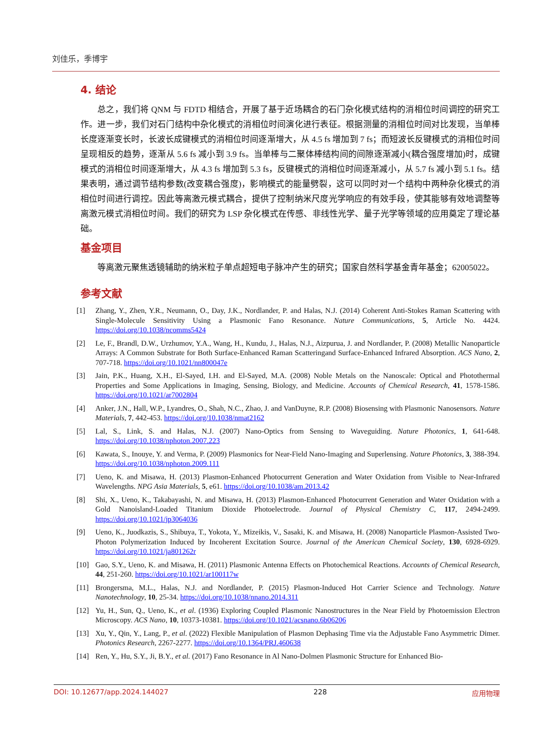刘佳乐，季博宇
4. 结论
总之，我们将 QNM 与 FDTD 相结合，开展了基于近场耦合的石门杂化模式结构的消相位时间调控的研究工作。进一步，我们对石门结构中杂化模式的消相位时间演化进行表征。根据测量的消相位时间对比发现，当单棒长度逐渐变长时，长波长成键模式的消相位时间逐渐增大，从 4.5 fs 增加到 7 fs；而短波长反键模式的消相位时间呈现相反的趋势，逐渐从 5.6 fs 减小到 3.9 fs。当单棒与二聚体棒结构间的间隙逐渐减小(耦合强度增加)时，成键模式的消相位时间逐渐增大，从 4.3 fs 增加到 5.3 fs，反键模式的消相位时间逐渐减小，从 5.7 fs 减小到 5.1 fs。结果表明，通过调节结构参数(改变耦合强度)，影响模式的能量劈裂，这可以同时对一个结构中两种杂化模式的消相位时间进行调控。因此等离激元模式耦合，提供了控制纳米尺度光学响应的有效手段，使其能够有效地调整等离激元模式消相位时间。我们的研究为 LSP 杂化模式在传感、非线性光学、量子光学等领域的应用奠定了理论基础。
基金项目
等离激元聚焦透镜辅助的纳米粒子单点超短电子脉冲产生的研究；国家自然科学基金青年基金；62005022。
参考文献
[1] Zhang, Y., Zhen, Y.R., Neumann, O., Day, J.K., Nordlander, P. and Halas, N.J. (2014) Coherent Anti-Stokes Raman Scattering with Single-Molecule Sensitivity Using a Plasmonic Fano Resonance. Nature Communications, 5, Article No. 4424. https://doi.org/10.1038/ncomms5424
[2] Le, F., Brandl, D.W., Urzhumov, Y.A., Wang, H., Kundu, J., Halas, N.J., Aizpurua, J. and Nordlander, P. (2008) Metallic Nanoparticle Arrays: A Common Substrate for Both Surface-Enhanced Raman Scatteringand Surface-Enhanced Infrared Absorption. ACS Nano, 2, 707-718. https://doi.org/10.1021/nn800047e
[3] Jain, P.K., Huang, X.H., El-Sayed, I.H. and El-Sayed, M.A. (2008) Noble Metals on the Nanoscale: Optical and Photothermal Properties and Some Applications in Imaging, Sensing, Biology, and Medicine. Accounts of Chemical Research, 41, 1578-1586. https://doi.org/10.1021/ar7002804
[4] Anker, J.N., Hall, W.P., Lyandres, O., Shah, N.C., Zhao, J. and VanDuyne, R.P. (2008) Biosensing with Plasmonic Nanosensors. Nature Materials, 7, 442-453. https://doi.org/10.1038/nmat2162
[5] Lal, S., Link, S. and Halas, N.J. (2007) Nano-Optics from Sensing to Waveguiding. Nature Photonics, 1, 641-648. https://doi.org/10.1038/nphoton.2007.223
[6] Kawata, S., Inouye, Y. and Verma, P. (2009) Plasmonics for Near-Field Nano-Imaging and Superlensing. Nature Photonics, 3, 388-394. https://doi.org/10.1038/nphoton.2009.111
[7] Ueno, K. and Misawa, H. (2013) Plasmon-Enhanced Photocurrent Generation and Water Oxidation from Visible to Near-Infrared Wavelengths. NPG Asia Materials, 5, e61. https://doi.org/10.1038/am.2013.42
[8] Shi, X., Ueno, K., Takabayashi, N. and Misawa, H. (2013) Plasmon-Enhanced Photocurrent Generation and Water Oxidation with a Gold Nanoisland-Loaded Titanium Dioxide Photoelectrode. Journal of Physical Chemistry C, 117, 2494-2499. https://doi.org/10.1021/jp3064036
[9] Ueno, K., Juodkazis, S., Shibuya, T., Yokota, Y., Mizeikis, V., Sasaki, K. and Misawa, H. (2008) Nanoparticle Plasmon-Assisted Two-Photon Polymerization Induced by Incoherent Excitation Source. Journal of the American Chemical Society, 130, 6928-6929. https://doi.org/10.1021/ja801262r
[10] Gao, S.Y., Ueno, K. and Misawa, H. (2011) Plasmonic Antenna Effects on Photochemical Reactions. Accounts of Chemical Research, 44, 251-260. https://doi.org/10.1021/ar100117w
[11] Brongersma, M.L., Halas, N.J. and Nordlander, P. (2015) Plasmon-Induced Hot Carrier Science and Technology. Nature Nanotechnology, 10, 25-34. https://doi.org/10.1038/nnano.2014.311
[12] Yu, H., Sun, Q., Ueno, K., et al. (1936) Exploring Coupled Plasmonic Nanostructures in the Near Field by Photoemission Electron Microscopy. ACS Nano, 10, 10373-10381. https://doi.org/10.1021/acsnano.6b06206
[13] Xu, Y., Qin, Y., Lang, P., et al. (2022) Flexible Manipulation of Plasmon Dephasing Time via the Adjustable Fano Asymmetric Dimer. Photonics Research, 2267-2277. https://doi.org/10.1364/PRJ.460638
[14] Ren, Y., Hu, S.Y., Ji, B.Y., et al. (2017) Fano Resonance in Al Nano-Dolmen Plasmonic Structure for Enhanced Bio-
DOI: 10.12677/app.2024.144027 228 应用物理